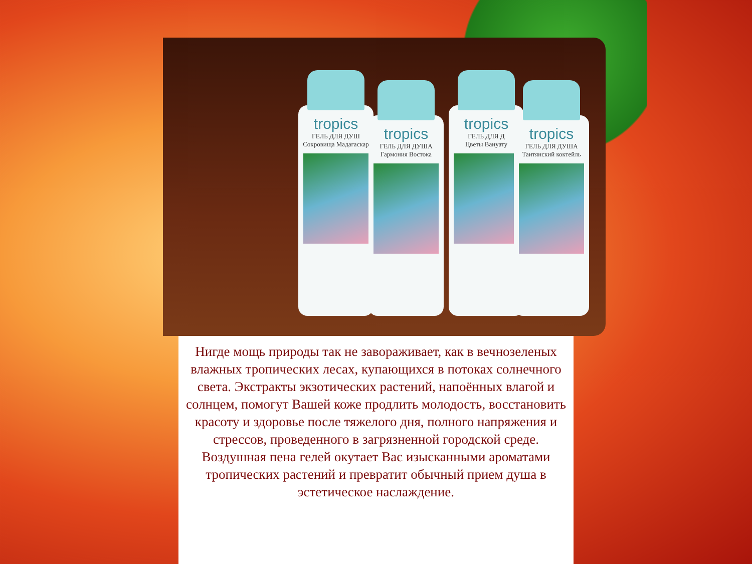tropics
ГЕЛЬ ДЛЯ ДУШ
Сокровища Мадагаскар
tropics
ГЕЛЬ ДЛЯ ДУША
Гармония Востока
tropics
ГЕЛЬ ДЛЯ Д
Цветы Вануату
tropics
ГЕЛЬ ДЛЯ ДУША
Таитянский коктейль
Нигде мощь природы так не завораживает, как в вечнозеленых влажных тропических лесах, купающихся в потоках солнечного света. Экстракты экзотических растений, напоённых влагой и солнцем, помогут Вашей коже продлить молодость, восстановить красоту и здоровье после тяжелого дня, полного напряжения и стрессов, проведенного в загрязненной городской среде. Воздушная пена гелей окутает Вас изысканными ароматами тропических растений и превратит обычный прием душа в эстетическое наслаждение.